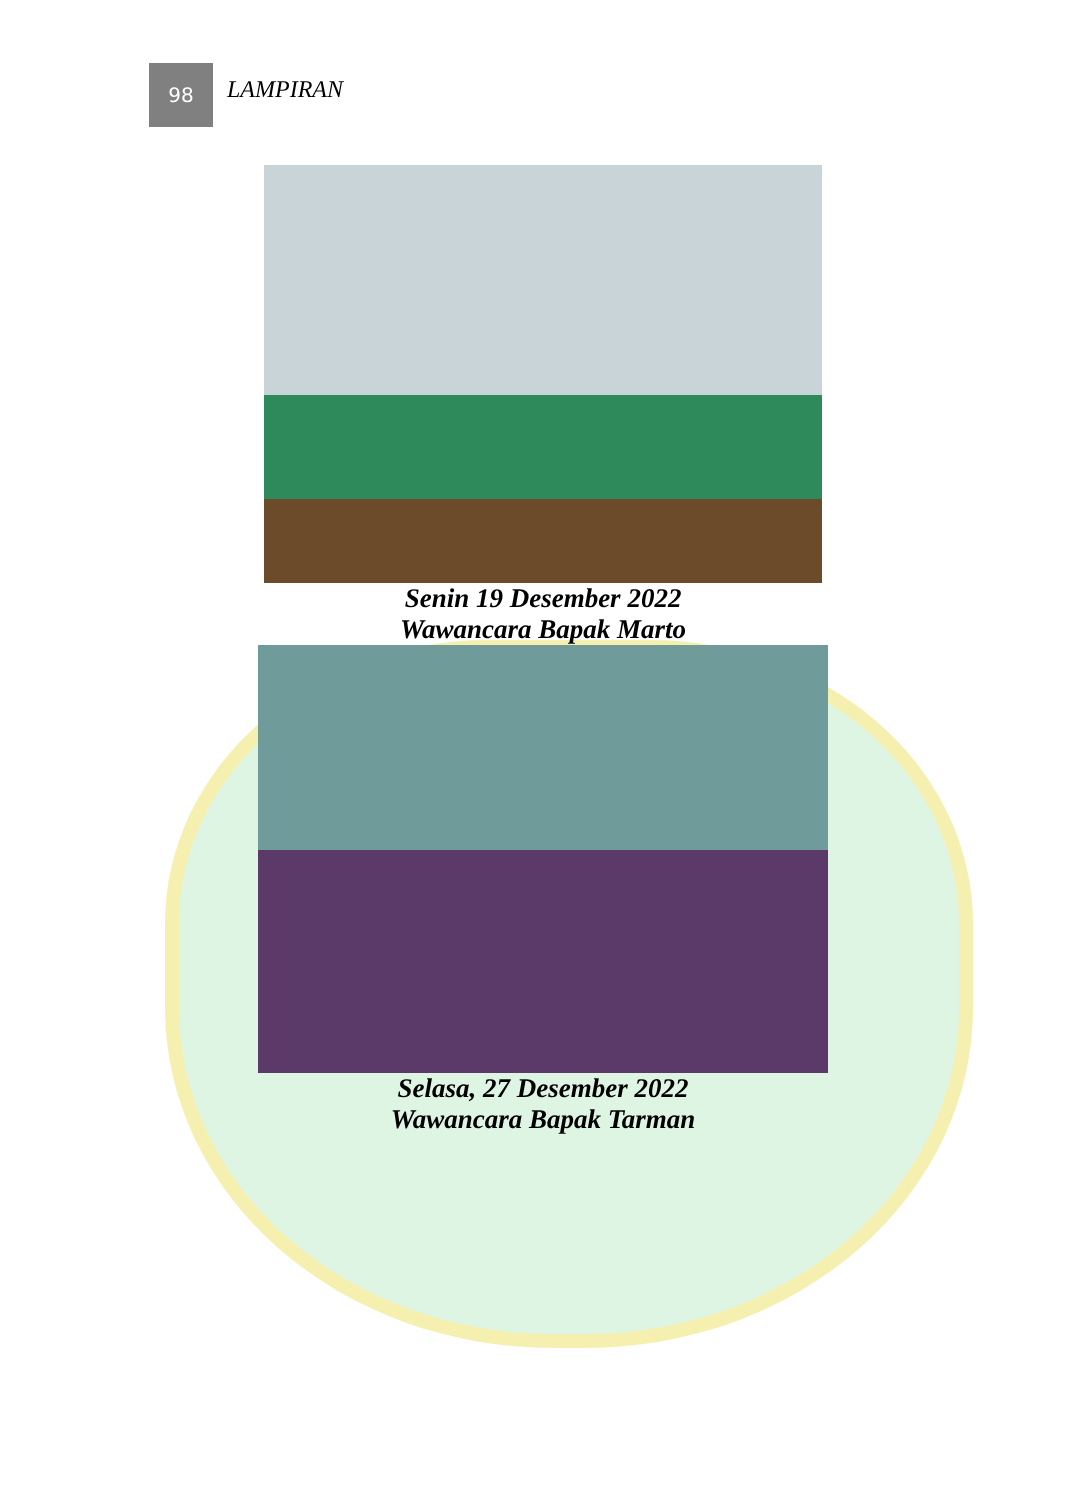98
LAMPIRAN
Senin 19 Desember 2022
Wawancara Bapak Marto
Selasa, 27 Desember 2022
Wawancara Bapak Tarman